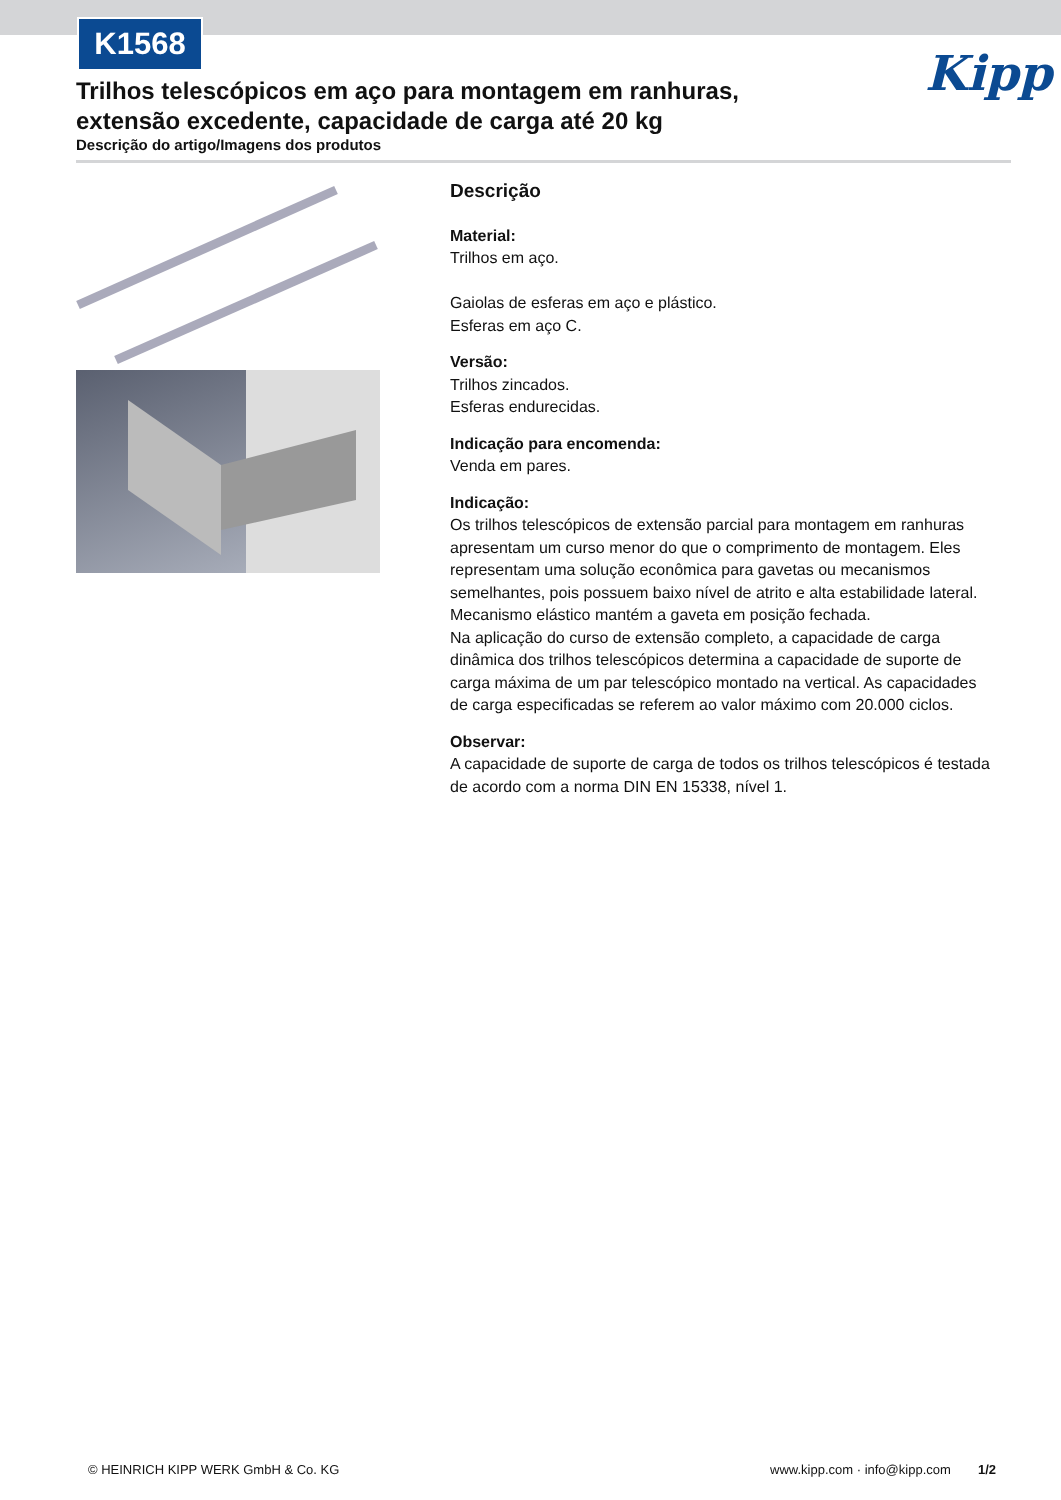K1568
Kipp
Trilhos telescópicos em aço para montagem em ranhuras, extensão excedente, capacidade de carga até 20 kg
Descrição do artigo/Imagens dos produtos
Descrição
Material:
Trilhos em aço.
Gaiolas de esferas em aço e plástico.
Esferas em aço C.
Versão:
Trilhos zincados.
Esferas endurecidas.
Indicação para encomenda:
Venda em pares.
Indicação:
Os trilhos telescópicos de extensão parcial para montagem em ranhuras apresentam um curso menor do que o comprimento de montagem. Eles representam uma solução econômica para gavetas ou mecanismos semelhantes, pois possuem baixo nível de atrito e alta estabilidade lateral. Mecanismo elástico mantém a gaveta em posição fechada.
Na aplicação do curso de extensão completo, a capacidade de carga dinâmica dos trilhos telescópicos determina a capacidade de suporte de carga máxima de um par telescópico montado na vertical. As capacidades de carga especificadas se referem ao valor máximo com 20.000 ciclos.
Observar:
A capacidade de suporte de carga de todos os trilhos telescópicos é testada de acordo com a norma DIN EN 15338, nível 1.
© HEINRICH KIPP WERK GmbH & Co. KG
www.kipp.com · info@kipp.com 1/2